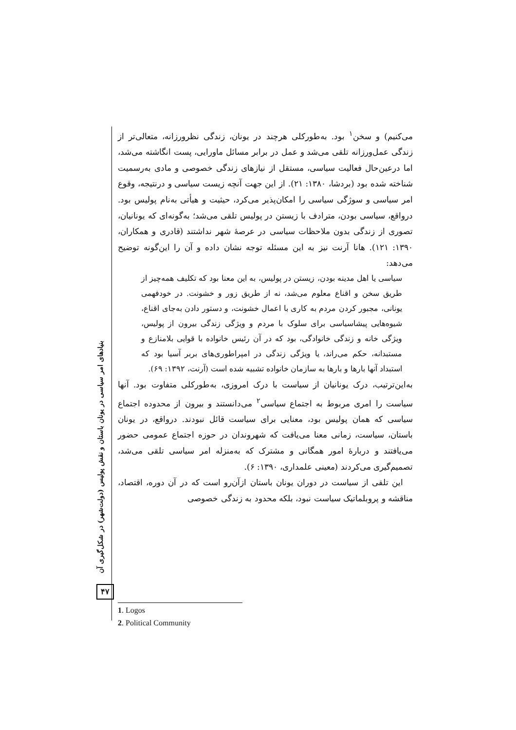می‌کنیم) و سخن<sup>۱</sup> بود. به‌طورکلی هرچند در یونان، زندگی نظرورزانه، متعالی‌تر از زندگی عمل‌ورزانه تلقی می‌شد و عمل در برابر مسائل ماورایی، پست انگاشته می‌شد، اما درعین‌حال فعالیت سیاسی، مستقل از نیازهای زندگی خصوصی و مادی به‌رسمیت شناخته شده بود (بردشا، ۱۳۸۰: ۲۱). از این جهت آنچه زیست سیاسی و درنتیجه، وقوع امر سیاسی و سوژگی سیاسی را امکان‌پذیر می‌کرد، حیثیت و هیأتی به‌نام پولیس بود. درواقع، سیاسی بودن، مترادف با زیستن در پولیس تلقی می‌شد؛ به‌گونه‌ای که یونانیان، تصوری از زندگی بدون ملاحظات سیاسی در عرصهٔ شهر نداشتند (قادری و همکاران، ۱۳۹۰: ۱۲۱). هانا آرنت نیز به این مسئله توجه نشان داده و آن را این‌گونه توضیح می‌دهد:
سیاسی یا اهل مدینه بودن، زیستن در پولیس، به این معنا بود که تکلیف همه‌چیز از طریق سخن و اقناع معلوم می‌شد، نه از طریق زور و خشونت. در خودفهمی یونانی، مجبور کردن مردم به کاری با اعمال خشونت، و دستور دادن به‌جای اقناع، شیوه‌هایی پیشاسیاسی برای سلوک با مردم و ویژگی زندگی بیرون از پولیس، ویژگی خانه و زندگی خانوادگی، بود که در آن رئیس خانواده با قوایی بلامنازع و مستبدانه، حکم می‌راند، یا ویژگی زندگی در امپراطوری‌های بربر آسیا بود که استبداد آنها بارها و بارها به سازمان خانواده تشبیه شده است (آرنت، ۱۳۹۲: ۶۹).
به‌این‌ترتیب، درک یونانیان از سیاست با درک امروزی، به‌طورکلی متفاوت بود. آنها سیاست را امری مربوط به اجتماع سیاسی<sup>۲</sup> می‌دانستند و بیرون از محدوده اجتماع سیاسی که همان پولیس بود، معنایی برای سیاست قائل نبودند. درواقع، در یونان باستان، سیاست، زمانی معنا می‌یافت که شهروندان در حوزه اجتماع عمومی حضور می‌یافتند و دربارهٔ امور همگانی و مشترک که به‌منزله امر سیاسی تلقی می‌شد، تصمیم‌گیری می‌کردند (معینی علمداری، ۱۳۹۰: ۶).
این تلقی از سیاست در دوران یونان باستان ازآن‌رو است که در آن دوره، اقتصاد، مناقشه و پروبلماتیک سیاست نبود، بلکه محدود به زندگی خصوصی
بنیادهای امر سیاسی در یونان باستان و نقش پولیس (دولت‌شهر) در شکل‌گیری آن
۴۷
1. Logos
2. Political Community